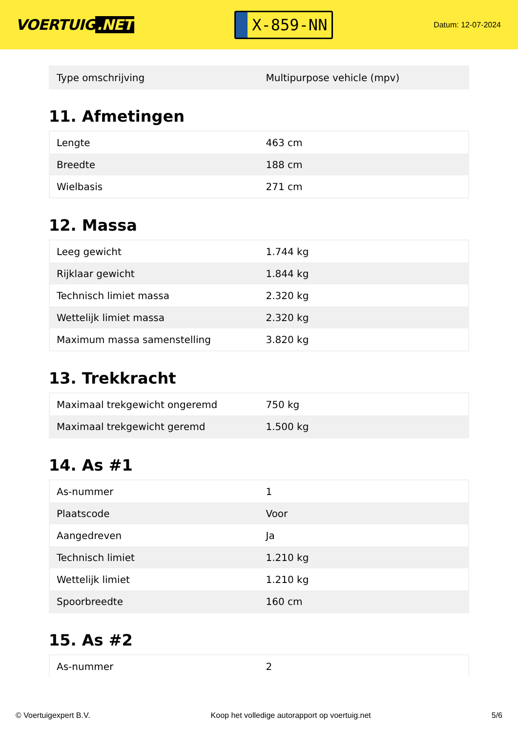VOERTUIG.NET
X-859-NN
Datum: 12-07-2024
| Type omschrijving | Multipurpose vehicle (mpv) |
11. Afmetingen
| Lengte | 463 cm |
| Breedte | 188 cm |
| Wielbasis | 271 cm |
12. Massa
| Leeg gewicht | 1.744 kg |
| Rijklaar gewicht | 1.844 kg |
| Technisch limiet massa | 2.320 kg |
| Wettelijk limiet massa | 2.320 kg |
| Maximum massa samenstelling | 3.820 kg |
13. Trekkracht
| Maximaal trekgewicht ongeremd | 750 kg |
| Maximaal trekgewicht geremd | 1.500 kg |
14. As #1
| As-nummer | 1 |
| Plaatscode | Voor |
| Aangedreven | Ja |
| Technisch limiet | 1.210 kg |
| Wettelijk limiet | 1.210 kg |
| Spoorbreedte | 160 cm |
15. As #2
| As-nummer | 2 |
© Voertuigexpert B.V. Koop het volledige autorapport op voertuig.net 5/6